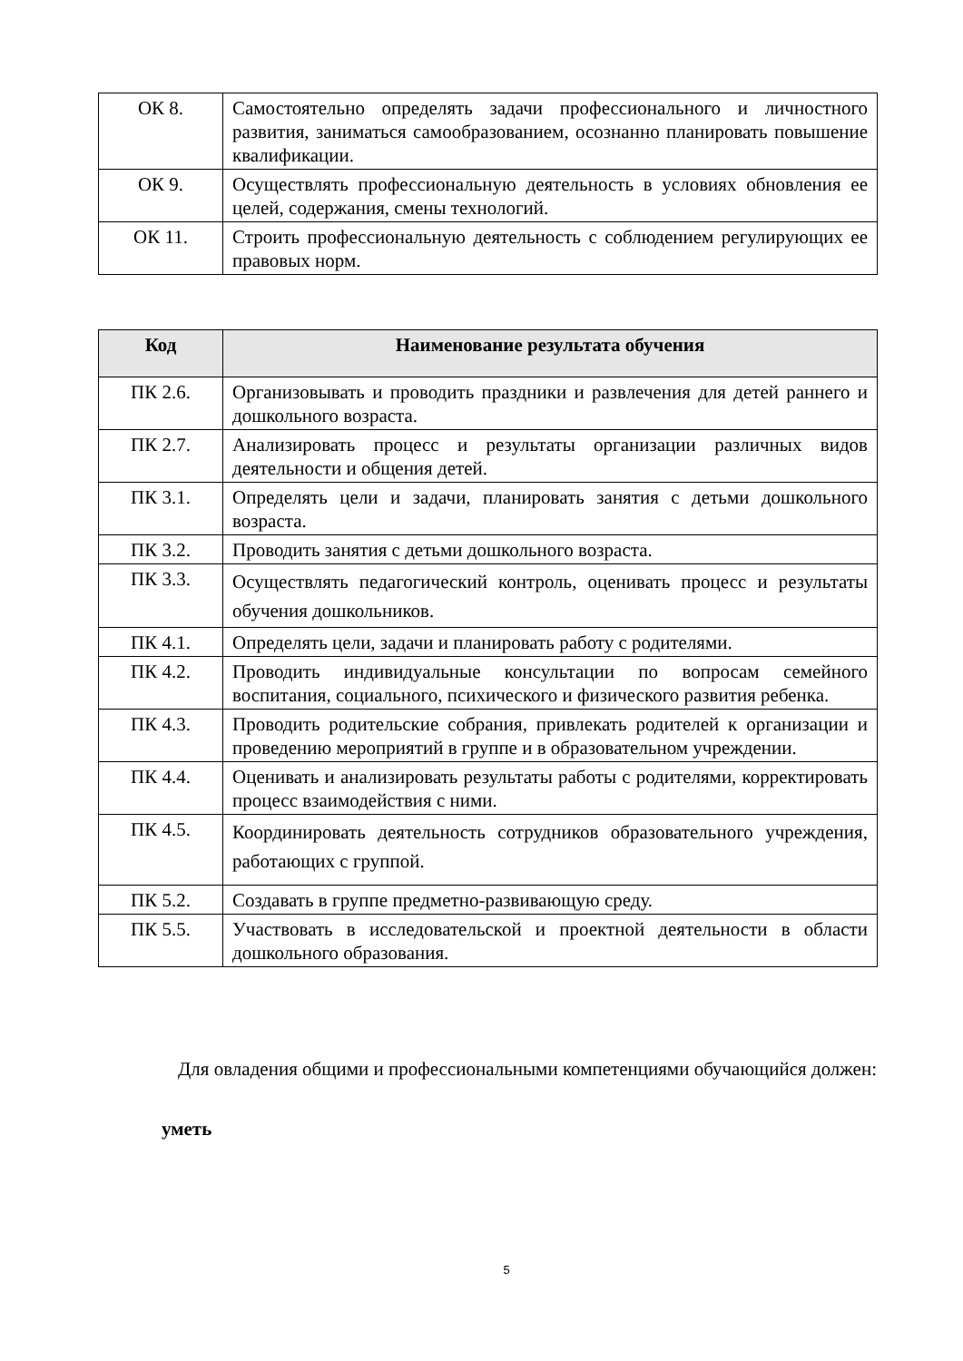| ОК 8. | Самостоятельно определять задачи профессионального и личностного развития, заниматься самообразованием, осознанно планировать повышение квалификации. |
| ОК 9. | Осуществлять профессиональную деятельность в условиях обновления ее целей, содержания, смены технологий. |
| ОК 11. | Строить профессиональную деятельность с соблюдением регулирующих ее правовых норм. |
| Код | Наименование результата обучения |
| --- | --- |
| ПК 2.6. | Организовывать и проводить праздники и развлечения для детей раннего и дошкольного возраста. |
| ПК 2.7. | Анализировать процесс и результаты организации различных видов деятельности и общения детей. |
| ПК 3.1. | Определять цели и задачи, планировать занятия с детьми дошкольного возраста. |
| ПК 3.2. | Проводить занятия с детьми дошкольного возраста. |
| ПК 3.3. | Осуществлять педагогический контроль, оценивать процесс и результаты обучения дошкольников. |
| ПК 4.1. | Определять цели, задачи и планировать работу с родителями. |
| ПК 4.2. | Проводить индивидуальные консультации по вопросам семейного воспитания, социального, психического и физического развития ребенка. |
| ПК 4.3. | Проводить родительские собрания, привлекать родителей к организации и проведению мероприятий в группе и в образовательном учреждении. |
| ПК 4.4. | Оценивать и анализировать результаты работы с родителями, корректировать процесс взаимодействия с ними. |
| ПК 4.5. | Координировать деятельность сотрудников образовательного учреждения, работающих с группой. |
| ПК 5.2. | Создавать в группе предметно-развивающую среду. |
| ПК 5.5. | Участвовать в исследовательской и проектной деятельности в области дошкольного образования. |
Для овладения общими и профессиональными компетенциями обучающийся должен:
уметь
5